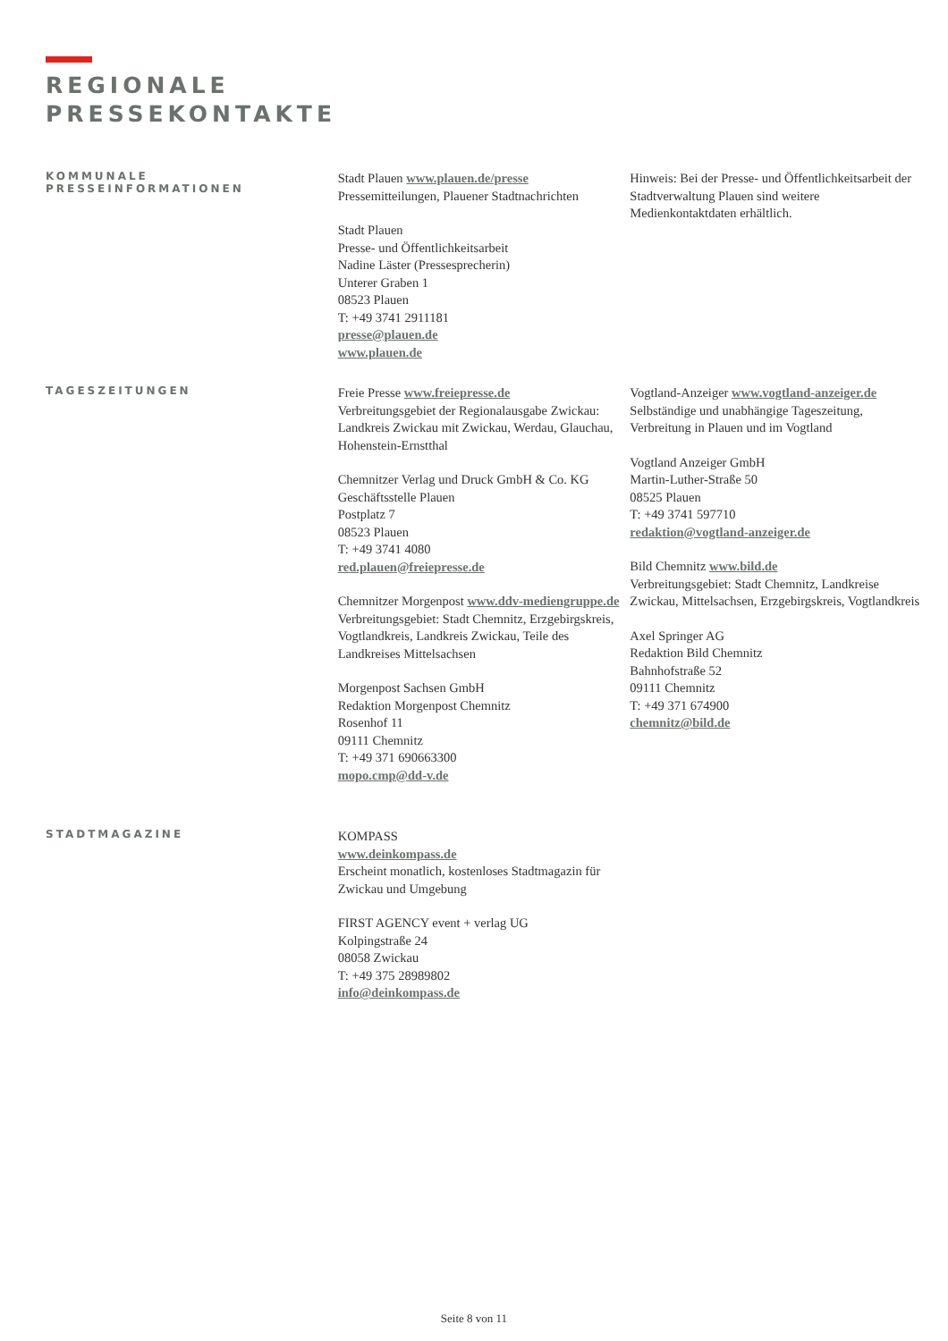REGIONALE
PRESSEKONTAKTE
KOMMUNALE
PRESSEINFORMATIONEN
Stadt Plauen www.plauen.de/presse
Pressemitteilungen, Plauener Stadtnachrichten
Stadt Plauen
Presse- und Öffentlichkeitsarbeit
Nadine Läster (Pressesprecherin)
Unterer Graben 1
08523 Plauen
T: +49 3741 2911181
presse@plauen.de
www.plauen.de
Hinweis: Bei der Presse- und Öffentlichkeitsarbeit der Stadtverwaltung Plauen sind weitere Medienkontaktdaten erhältlich.
TAGESZEITUNGEN
Freie Presse www.freiepresse.de
Verbreitungsgebiet der Regionalausgabe Zwickau: Landkreis Zwickau mit Zwickau, Werdau, Glauchau, Hohenstein-Ernstthal
Chemnitzer Verlag und Druck GmbH & Co. KG
Geschäftsstelle Plauen
Postplatz 7
08523 Plauen
T: +49 3741 4080
red.plauen@freiepresse.de
Chemnitzer Morgenpost www.ddv-mediengruppe.de
Verbreitungsgebiet: Stadt Chemnitz, Erzgebirgskreis, Vogtlandkreis, Landkreis Zwickau, Teile des Landkreises Mittelsachsen
Morgenpost Sachsen GmbH
Redaktion Morgenpost Chemnitz
Rosenhof 11
09111 Chemnitz
T: +49 371 690663300
mopo.cmp@dd-v.de
Vogtland-Anzeiger www.vogtland-anzeiger.de
Selbständige und unabhängige Tageszeitung, Verbreitung in Plauen und im Vogtland
Vogtland Anzeiger GmbH
Martin-Luther-Straße 50
08525 Plauen
T: +49 3741 597710
redaktion@vogtland-anzeiger.de
Bild Chemnitz www.bild.de
Verbreitungsgebiet: Stadt Chemnitz, Landkreise Zwickau, Mittelsachsen, Erzgebirgskreis, Vogtlandkreis
Axel Springer AG
Redaktion Bild Chemnitz
Bahnhofstraße 52
09111 Chemnitz
T: +49 371 674900
chemnitz@bild.de
STADTMAGAZINE
KOMPASS
www.deinkompass.de
Erscheint monatlich, kostenloses Stadtmagazin für Zwickau und Umgebung
FIRST AGENCY event + verlag UG
Kolpingstraße 24
08058 Zwickau
T: +49 375 28989802
info@deinkompass.de
Seite 8 von 11